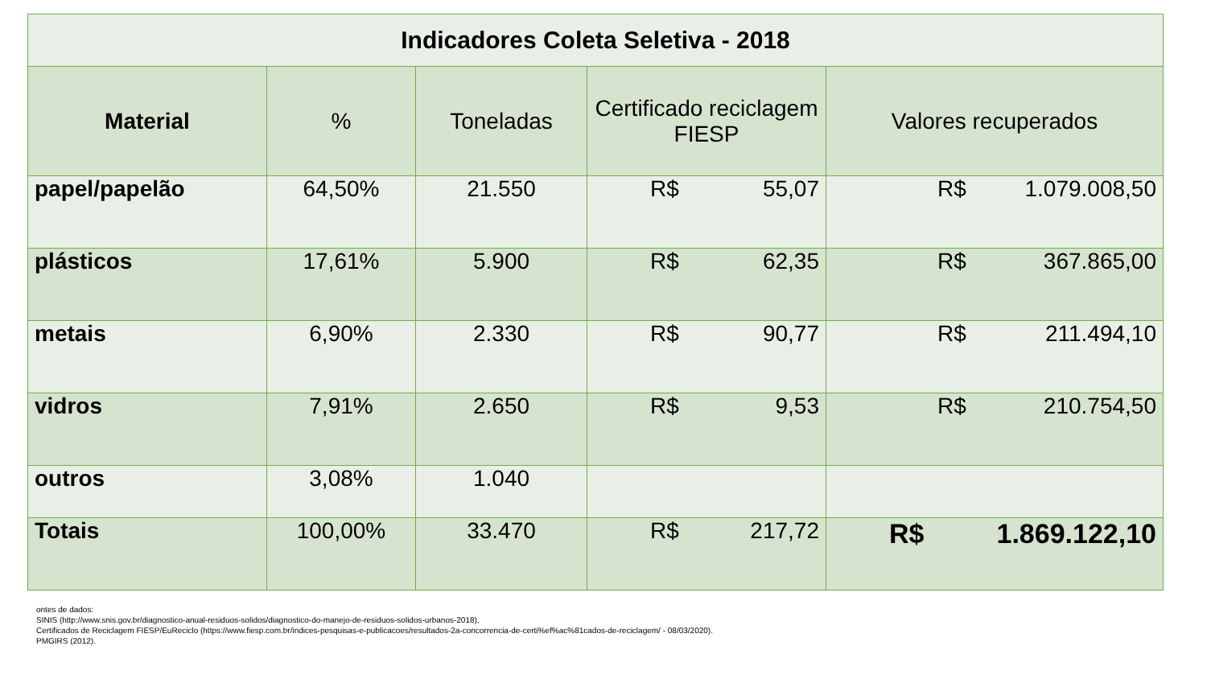| Indicadores Coleta Seletiva - 2018 | | | | |
| Material | % | Toneladas | Certificado reciclagem FIESP | Valores recuperados |
| papel/papelão | 64,50% | 21.550 | R$ 55,07 | R$ 1.079.008,50 |
| plásticos | 17,61% | 5.900 | R$ 62,35 | R$ 367.865,00 |
| metais | 6,90% | 2.330 | R$ 90,77 | R$ 211.494,10 |
| vidros | 7,91% | 2.650 | R$ 9,53 | R$ 210.754,50 |
| outros | 3,08% | 1.040 | | |
| Totais | 100,00% | 33.470 | R$ 217,72 | R$ 1.869.122,10 |
ontes de dados:
SINIS (http://www.snis.gov.br/diagnostico-anual-residuos-solidos/diagnostico-do-manejo-de-residuos-solidos-urbanos-2018),
Certificados de Reciclagem FIESP/EuReciclo (https://www.fiesp.com.br/indices-pesquisas-e-publicacoes/resultados-2a-concorrencia-de-certi%ef%ac%81cados-de-reciclagem/ - 08/03/2020).
PMGIRS (2012).